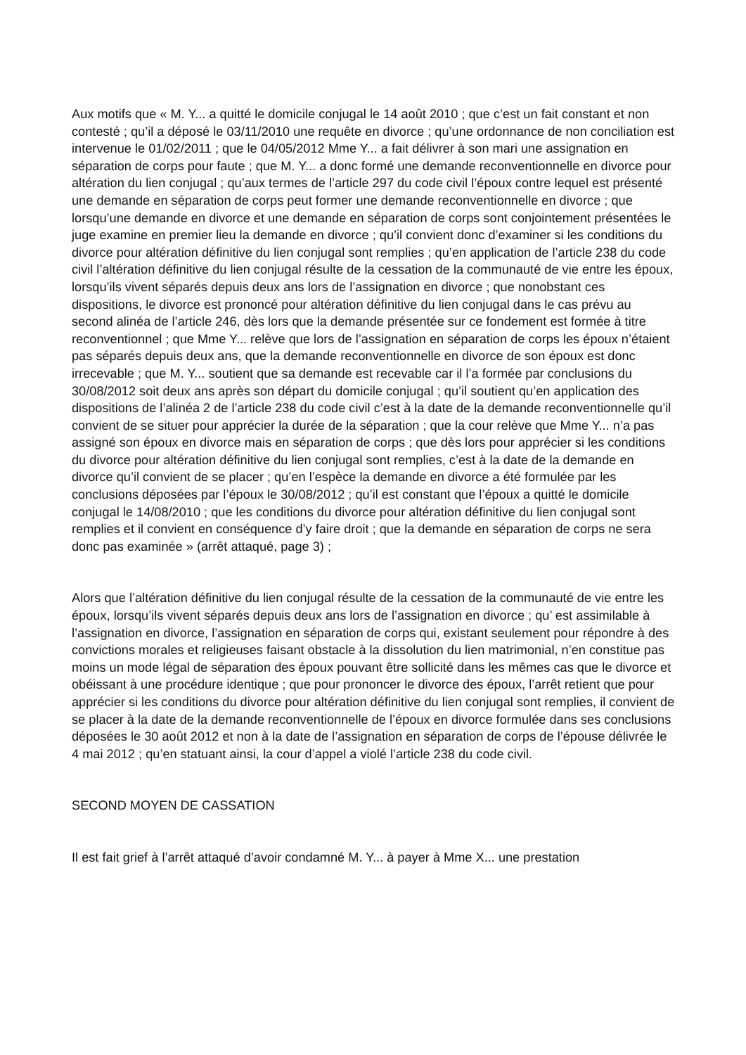Aux motifs que « M. Y... a quitté le domicile conjugal le 14 août 2010 ; que c’est un fait constant et non contesté ; qu’il a déposé le 03/11/2010 une requête en divorce ; qu’une ordonnance de non conciliation est intervenue le 01/02/2011 ; que le 04/05/2012 Mme Y... a fait délivrer à son mari une assignation en séparation de corps pour faute ; que M. Y... a donc formé une demande reconventionnelle en divorce pour altération du lien conjugal ; qu’aux termes de l’article 297 du code civil l’époux contre lequel est présenté une demande en séparation de corps peut former une demande reconventionnelle en divorce ; que lorsqu’une demande en divorce et une demande en séparation de corps sont conjointement présentées le juge examine en premier lieu la demande en divorce ; qu’il convient donc d’examiner si les conditions du divorce pour altération définitive du lien conjugal sont remplies ; qu’en application de l’article 238 du code civil l’altération définitive du lien conjugal résulte de la cessation de la communauté de vie entre les époux, lorsqu’ils vivent séparés depuis deux ans lors de l’assignation en divorce ; que nonobstant ces dispositions, le divorce est prononcé pour altération définitive du lien conjugal dans le cas prévu au second alinéa de l’article 246, dès lors que la demande présentée sur ce fondement est formée à titre reconventionnel ; que Mme Y... relève que lors de l’assignation en séparation de corps les époux n’étaient pas séparés depuis deux ans, que la demande reconventionnelle en divorce de son époux est donc irrecevable ; que M. Y... soutient que sa demande est recevable car il l’a formée par conclusions du 30/08/2012 soit deux ans après son départ du domicile conjugal ; qu’il soutient qu’en application des dispositions de l’alinéa 2 de l’article 238 du code civil c’est à la date de la demande reconventionnelle qu’il convient de se situer pour apprécier la durée de la séparation ; que la cour relève que Mme Y... n’a pas assigné son époux en divorce mais en séparation de corps ; que dès lors pour apprécier si les conditions du divorce pour altération définitive du lien conjugal sont remplies, c’est à la date de la demande en divorce qu’il convient de se placer ; qu’en l’espèce la demande en divorce a été formulée par les conclusions déposées par l’époux le 30/08/2012 ; qu’il est constant que l’époux a quitté le domicile conjugal le 14/08/2010 ; que les conditions du divorce pour altération définitive du lien conjugal sont remplies et il convient en conséquence d’y faire droit ; que la demande en séparation de corps ne sera donc pas examinée » (arrêt attaqué, page 3) ;
Alors que l’altération définitive du lien conjugal résulte de la cessation de la communauté de vie entre les époux, lorsqu’ils vivent séparés depuis deux ans lors de l’assignation en divorce ; qu’ est assimilable à l’assignation en divorce, l’assignation en séparation de corps qui, existant seulement pour répondre à des convictions morales et religieuses faisant obstacle à la dissolution du lien matrimonial, n’en constitue pas moins un mode légal de séparation des époux pouvant être sollicité dans les mêmes cas que le divorce et obéissant à une procédure identique ; que pour prononcer le divorce des époux, l’arrêt retient que pour apprécier si les conditions du divorce pour altération définitive du lien conjugal sont remplies, il convient de se placer à la date de la demande reconventionnelle de l’époux en divorce formulée dans ses conclusions déposées le 30 août 2012 et non à la date de l’assignation en séparation de corps de l’épouse délivrée le 4 mai 2012 ; qu’en statuant ainsi, la cour d’appel a violé l’article 238 du code civil.
SECOND MOYEN DE CASSATION
Il est fait grief à l’arrêt attaqué d’avoir condamné M. Y... à payer à Mme X... une prestation